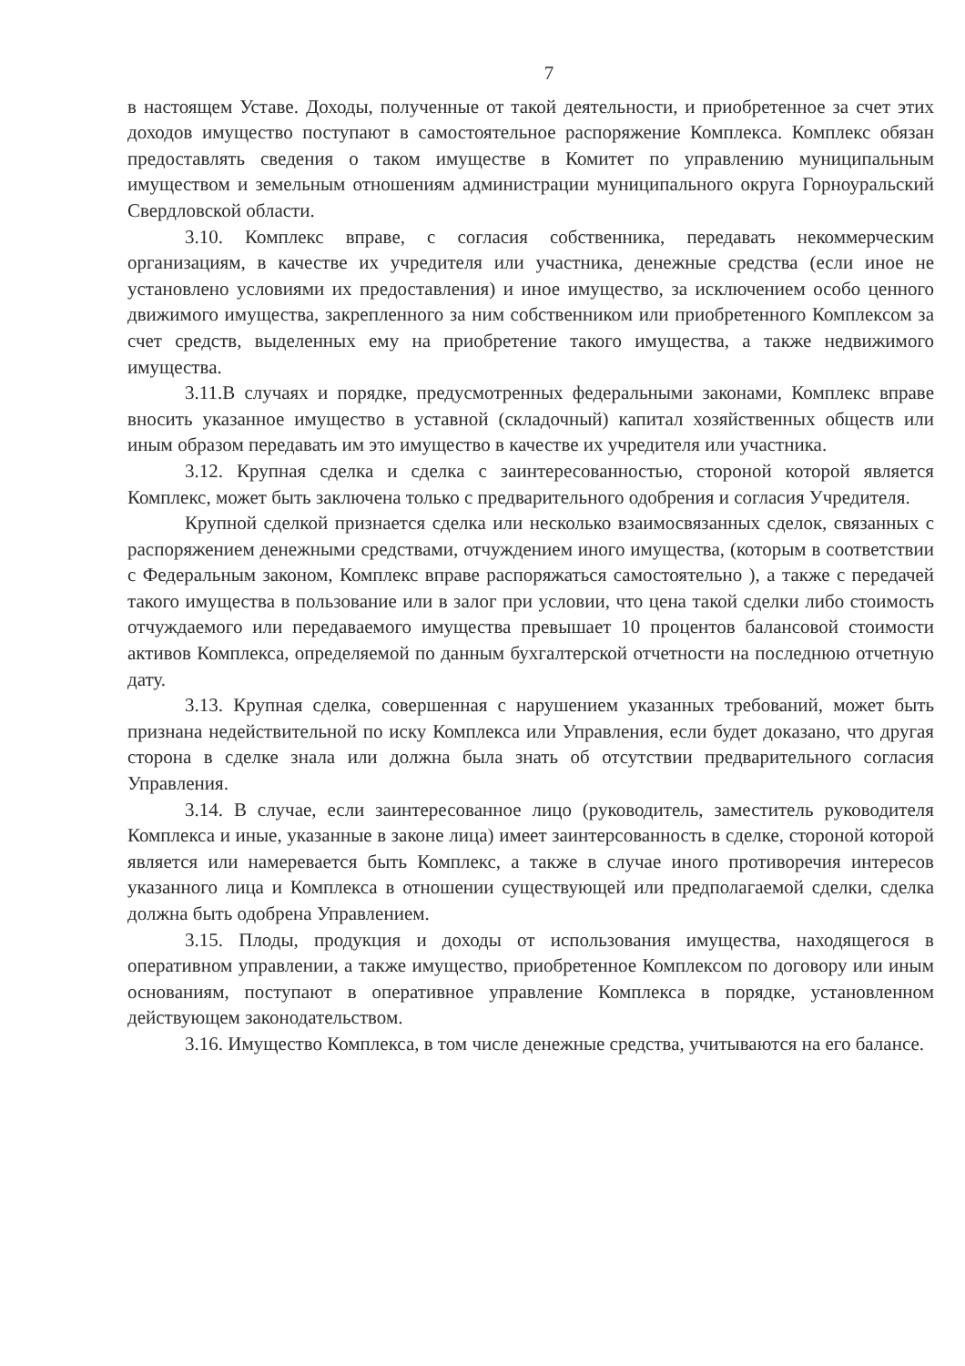7
в настоящем Уставе. Доходы, полученные от такой деятельности, и приобретенное за счет этих доходов имущество поступают в самостоятельное распоряжение Комплекса. Комплекс обязан предоставлять сведения о таком имуществе в Комитет по управлению муниципальным имуществом и земельным отношениям администрации муниципального округа Горноуральский Свердловской области.
3.10. Комплекс вправе, с согласия собственника, передавать некоммерческим организациям, в качестве их учредителя или участника, денежные средства (если иное не установлено условиями их предоставления) и иное имущество, за исключением особо ценного движимого имущества, закрепленного за ним собственником или приобретенного Комплексом за счет средств, выделенных ему на приобретение такого имущества, а также недвижимого имущества.
3.11.В случаях и порядке, предусмотренных федеральными законами, Комплекс вправе вносить указанное имущество в уставной (складочный) капитал хозяйственных обществ или иным образом передавать им это имущество в качестве их учредителя или участника.
3.12. Крупная сделка и сделка с заинтересованностью, стороной которой является Комплекс, может быть заключена только с предварительного одобрения и согласия Учредителя.
Крупной сделкой признается сделка или несколько взаимосвязанных сделок, связанных с распоряжением денежными средствами, отчуждением иного имущества, (которым в соответствии с Федеральным законом, Комплекс вправе распоряжаться самостоятельно ), а также с передачей такого имущества в пользование или в залог при условии, что цена такой сделки либо стоимость отчуждаемого или передаваемого имущества превышает 10 процентов балансовой стоимости активов Комплекса, определяемой по данным бухгалтерской отчетности на последнюю отчетную дату.
3.13. Крупная сделка, совершенная с нарушением указанных требований, может быть признана недействительной по иску Комплекса или Управления, если будет доказано, что другая сторона в сделке знала или должна была знать об отсутствии предварительного согласия Управления.
3.14. В случае, если заинтересованное лицо (руководитель, заместитель руководителя Комплекса и иные, указанные в законе лица) имеет заинтерсованность в сделке, стороной которой является или намеревается быть Комплекс, а также в случае иного противоречия интересов указанного лица и Комплекса в отношении существующей или предполагаемой сделки, сделка должна быть одобрена Управлением.
3.15. Плоды, продукция и доходы от использования имущества, находящегося в оперативном управлении, а также имущество, приобретенное Комплексом по договору или иным основаниям, поступают в оперативное управление Комплекса в порядке, установленном действующем законодательством.
3.16. Имущество Комплекса, в том числе денежные средства, учитываются на его балансе.